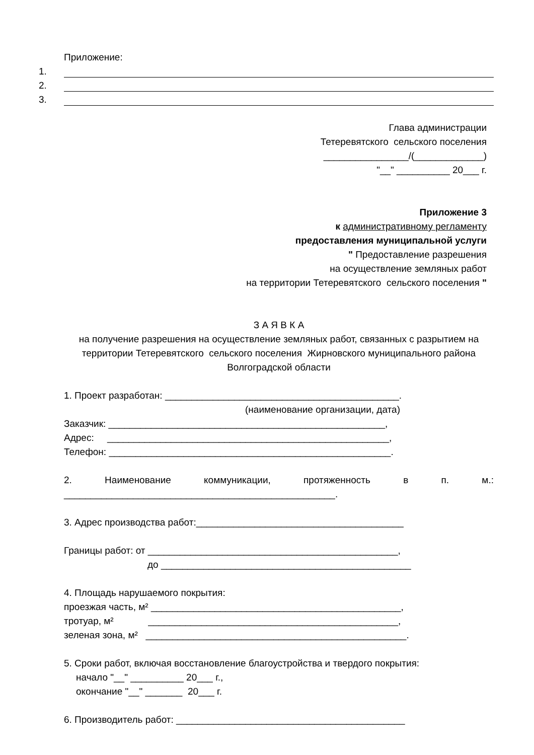Приложение:
1.
2.
3.
Глава администрации
Тетеревятского сельского поселения
________________/(_____________)
"__" __________ 20___ г.
Приложение 3
к административному регламенту
предоставления муниципальной услуги
" Предоставление разрешения
на осуществление земляных работ
на территории Тетеревятского сельского поселения "
З А Я В К А
на получение разрешения на осуществление земляных работ, связанных с разрытием на территории Тетеревятского сельского поселения Жирновского муниципального района Волгоградской области
1. Проект разработан: ____________________________________________.
(наименование организации, дата)
Заказчик: ____________________________________________________,
Адрес: _____________________________________________________,
Телефон: _____________________________________________________.
2. Наименование коммуникации, протяженность в п. м.:
___________________________________________________.
3. Адрес производства работ:_______________________________________
Границы работ: от _______________________________________________,
до _______________________________________________
4. Площадь нарушаемого покрытия:
проезжая часть, м² _______________________________________________,
тротуар, м² _______________________________________________,
зеленая зона, м² _________________________________________________.
5. Сроки работ, включая восстановление благоустройства и твердого покрытия:
начало "__" __________ 20___ г.,
окончание "__" _______ 20___ г.
6. Производитель работ: ___________________________________________